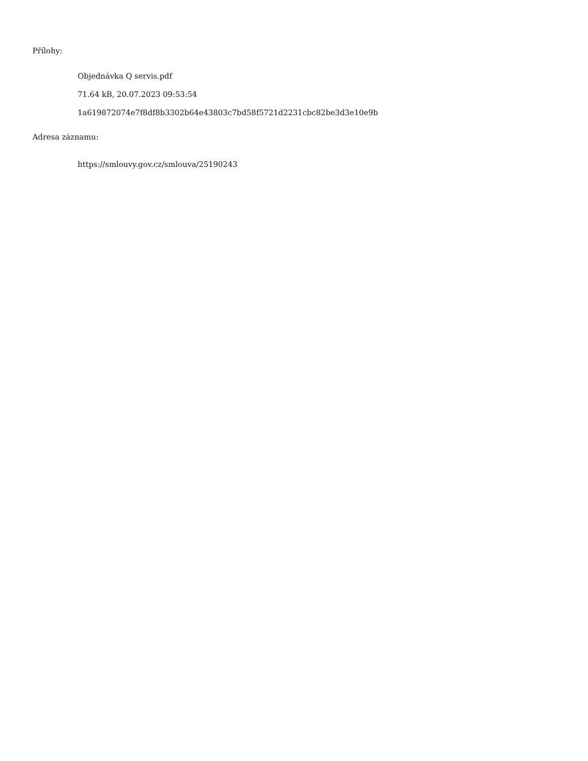Přílohy:
Objednávka Q servis.pdf
71.64 kB, 20.07.2023 09:53:54
1a619872074e7f8df8b3302b64e43803c7bd58f5721d2231cbc82be3d3e10e9b
Adresa záznamu:
https://smlouvy.gov.cz/smlouva/25190243